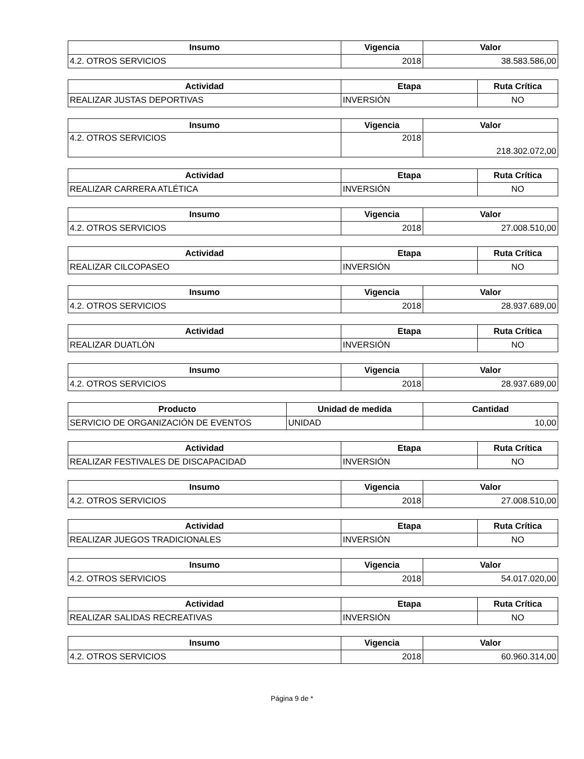| Insumo | Vigencia | Valor |
| --- | --- | --- |
| 4.2. OTROS SERVICIOS | 2018 | 38.583.586,00 |
| Actividad | Etapa | Ruta Crítica |
| --- | --- | --- |
| REALIZAR JUSTAS DEPORTIVAS | INVERSIÓN | NO |
| Insumo | Vigencia | Valor |
| --- | --- | --- |
| 4.2. OTROS SERVICIOS | 2018 | 218.302.072,00 |
| Actividad | Etapa | Ruta Crítica |
| --- | --- | --- |
| REALIZAR CARRERA ATLÉTICA | INVERSIÓN | NO |
| Insumo | Vigencia | Valor |
| --- | --- | --- |
| 4.2. OTROS SERVICIOS | 2018 | 27.008.510,00 |
| Actividad | Etapa | Ruta Crítica |
| --- | --- | --- |
| REALIZAR CILCOPASEO | INVERSIÓN | NO |
| Insumo | Vigencia | Valor |
| --- | --- | --- |
| 4.2. OTROS SERVICIOS | 2018 | 28.937.689,00 |
| Actividad | Etapa | Ruta Crítica |
| --- | --- | --- |
| REALIZAR DUATLÓN | INVERSIÓN | NO |
| Insumo | Vigencia | Valor |
| --- | --- | --- |
| 4.2. OTROS SERVICIOS | 2018 | 28.937.689,00 |
| Producto | Unidad de medida | Cantidad |
| --- | --- | --- |
| SERVICIO DE ORGANIZACIÓN DE EVENTOS | UNIDAD | 10,00 |
| Actividad | Etapa | Ruta Crítica |
| --- | --- | --- |
| REALIZAR FESTIVALES DE DISCAPACIDAD | INVERSIÓN | NO |
| Insumo | Vigencia | Valor |
| --- | --- | --- |
| 4.2. OTROS SERVICIOS | 2018 | 27.008.510,00 |
| Actividad | Etapa | Ruta Crítica |
| --- | --- | --- |
| REALIZAR JUEGOS TRADICIONALES | INVERSIÓN | NO |
| Insumo | Vigencia | Valor |
| --- | --- | --- |
| 4.2. OTROS SERVICIOS | 2018 | 54.017.020,00 |
| Actividad | Etapa | Ruta Crítica |
| --- | --- | --- |
| REALIZAR SALIDAS RECREATIVAS | INVERSIÓN | NO |
| Insumo | Vigencia | Valor |
| --- | --- | --- |
| 4.2. OTROS SERVICIOS | 2018 | 60.960.314,00 |
Página 9 de *